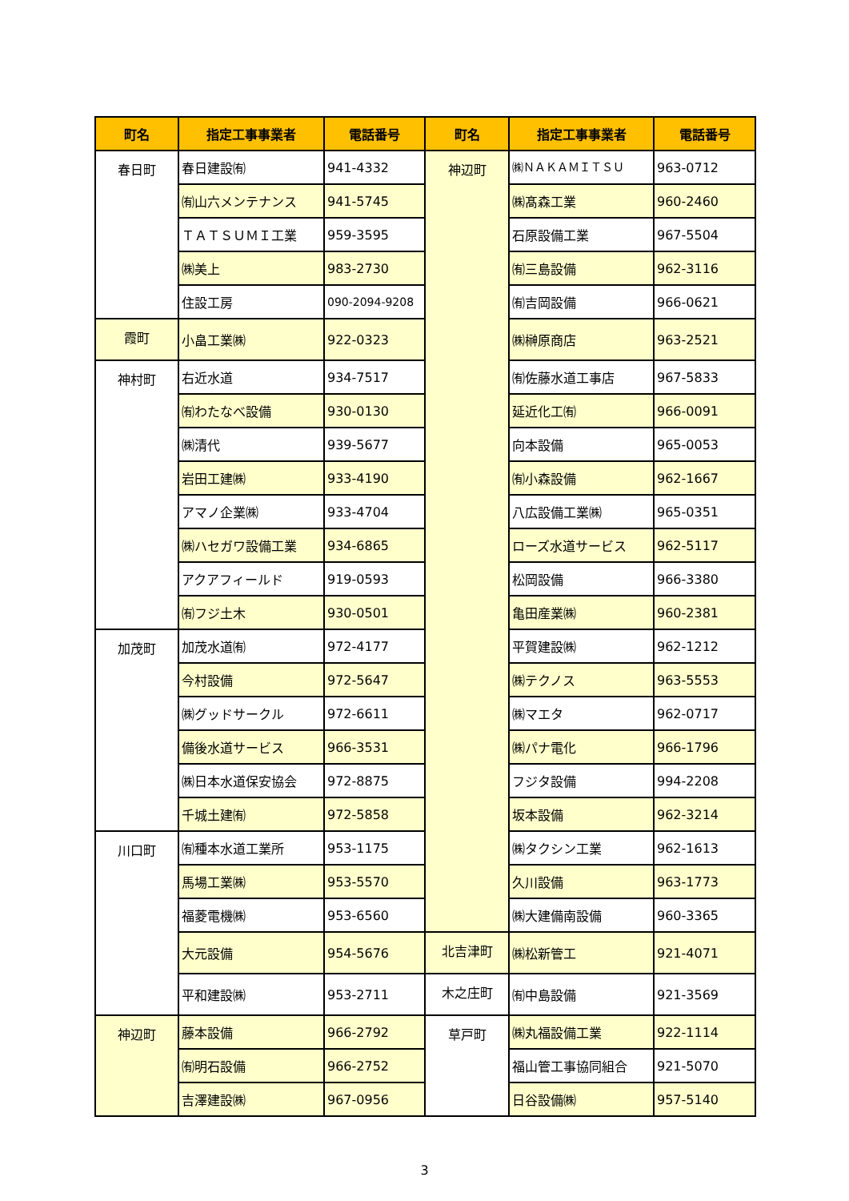| 町名 | 指定工事事業者 | 電話番号 | 町名 | 指定工事事業者 | 電話番号 |
| --- | --- | --- | --- | --- | --- |
| 春日町 | 春日建設㈲ | 941-4332 | 神辺町 | ㈱ＮＡＫＡＭＩＴＳＵ | 963-0712 |
| | ㈲山六メンテナンス | 941-5745 | | ㈱髙森工業 | 960-2460 |
| | ＴＡＴＳＵＭＩ工業 | 959-3595 | | 石原設備工業 | 967-5504 |
| | ㈱美上 | 983-2730 | | ㈲三島設備 | 962-3116 |
| | 住設工房 | 090-2094-9208 | | ㈲吉岡設備 | 966-0621 |
| 霞町 | 小畠工業㈱ | 922-0323 | | ㈱榊原商店 | 963-2521 |
| 神村町 | 右近水道 | 934-7517 | | ㈲佐藤水道工事店 | 967-5833 |
| | ㈲わたなべ設備 | 930-0130 | | 延近化工㈲ | 966-0091 |
| | ㈱清代 | 939-5677 | | 向本設備 | 965-0053 |
| | 岩田工建㈱ | 933-4190 | | ㈲小森設備 | 962-1667 |
| | アマノ企業㈱ | 933-4704 | | 八広設備工業㈱ | 965-0351 |
| | ㈱ハセガワ設備工業 | 934-6865 | | ローズ水道サービス | 962-5117 |
| | アクアフィールド | 919-0593 | | 松岡設備 | 966-3380 |
| | ㈲フジ土木 | 930-0501 | | 亀田産業㈱ | 960-2381 |
| 加茂町 | 加茂水道㈲ | 972-4177 | | 平賀建設㈱ | 962-1212 |
| | 今村設備 | 972-5647 | | ㈱テクノス | 963-5553 |
| | ㈱グッドサークル | 972-6611 | | ㈱マエタ | 962-0717 |
| | 備後水道サービス | 966-3531 | | ㈱パナ電化 | 966-1796 |
| | ㈱日本水道保安協会 | 972-8875 | | フジタ設備 | 994-2208 |
| | 千城土建㈲ | 972-5858 | | 坂本設備 | 962-3214 |
| 川口町 | ㈲種本水道工業所 | 953-1175 | | ㈱タクシン工業 | 962-1613 |
| | 馬場工業㈱ | 953-5570 | | 久川設備 | 963-1773 |
| | 福菱電機㈱ | 953-6560 | | ㈱大建備南設備 | 960-3365 |
| | 大元設備 | 954-5676 | 北吉津町 | ㈱松新管工 | 921-4071 |
| | 平和建設㈱ | 953-2711 | 木之庄町 | ㈲中島設備 | 921-3569 |
| 神辺町 | 藤本設備 | 966-2792 | 草戸町 | ㈱丸福設備工業 | 922-1114 |
| | ㈲明石設備 | 966-2752 | | 福山管工事協同組合 | 921-5070 |
| | 吉澤建設㈱ | 967-0956 | | 日谷設備㈱ | 957-5140 |
3